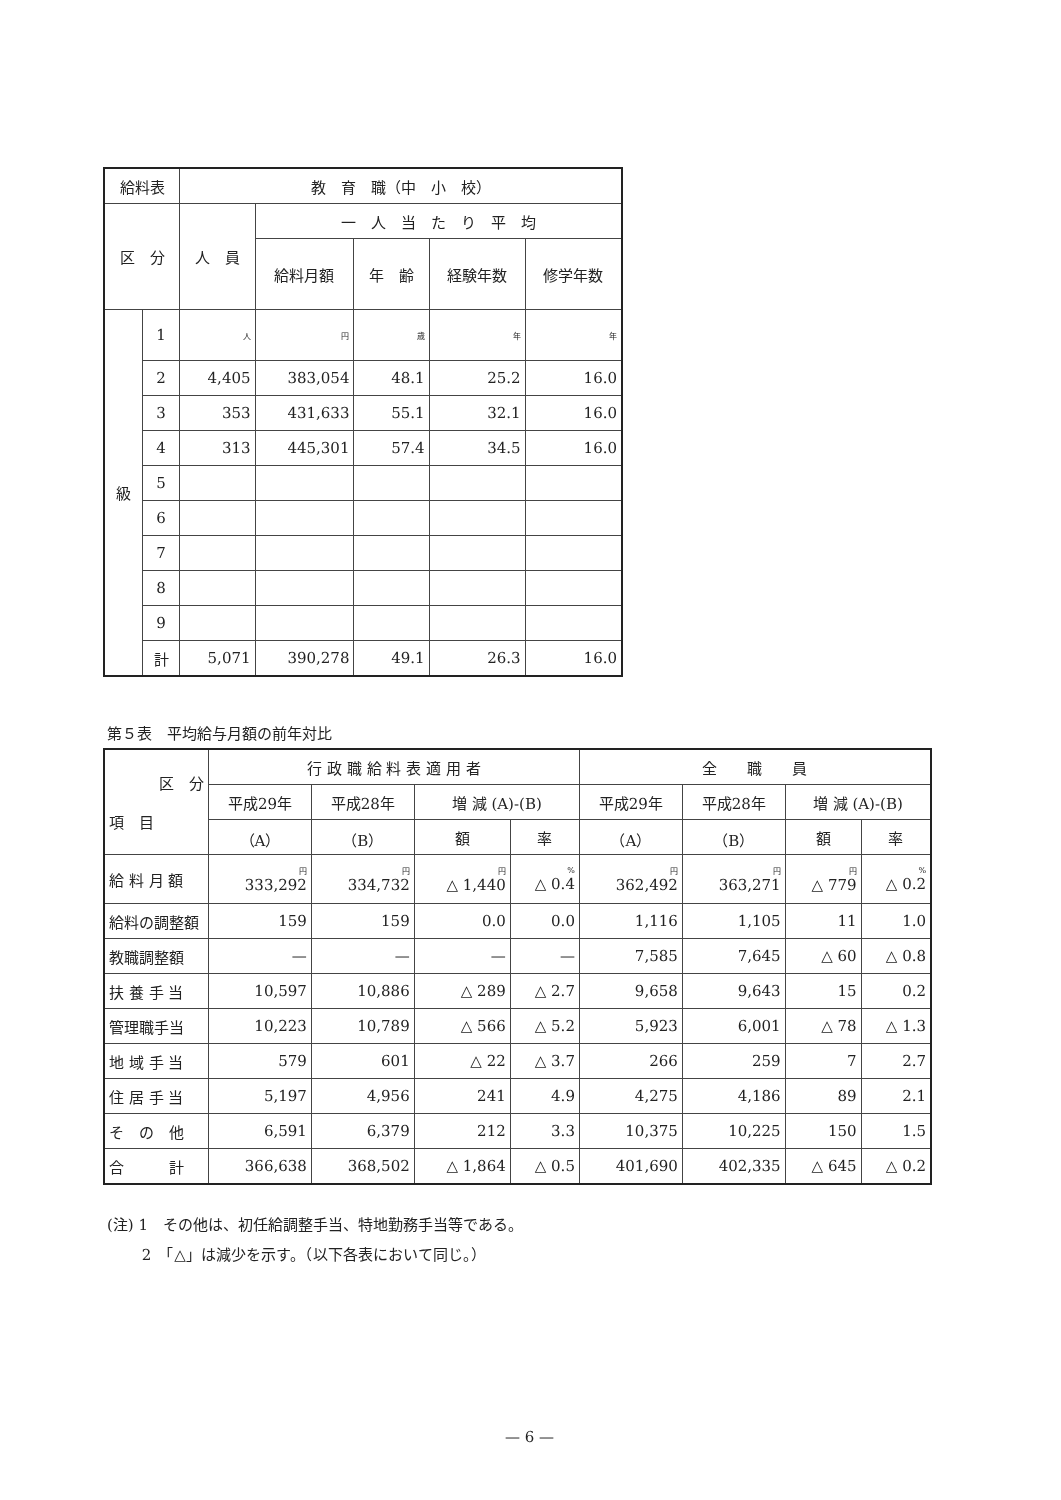| 給料表 | | 教 育 職（中 小 校） | | | | |
| --- | --- | --- | --- | --- | --- | --- |
| 区 分 | | 人 員 | 一 人 当 た り 平 均 | | | |
| | | | 給料月額 | 年 齢 | 経験年数 | 修学年数 |
| 級 | 1 | 人 | 円 | 歳 | 年 | 年 |
| | 2 | 4,405 | 383,054 | 48.1 | 25.2 | 16.0 |
| | 3 | 353 | 431,633 | 55.1 | 32.1 | 16.0 |
| | 4 | 313 | 445,301 | 57.4 | 34.5 | 16.0 |
| | 5 | | | | | |
| | 6 | | | | | |
| | 7 | | | | | |
| | 8 | | | | | |
| | 9 | | | | | |
| | 計 | 5,071 | 390,278 | 49.1 | 26.3 | 16.0 |
第５表　平均給与月額の前年対比
| 区 分 項 目 | 行 政 職 給 料 表 適 用 者 | | | | 全 職 員 | | | |
| --- | --- | --- | --- | --- | --- | --- | --- | --- |
| | 平成29年 | 平成28年 | 増 減 (A)-(B) | | 平成29年 | 平成28年 | 増 減 (A)-(B) | |
| | （A） | （B） | 額 | 率 | （A） | （B） | 額 | 率 |
| 給 料 月 額 | 円 333,292 | 円 334,732 | 円 △ 1,440 | % △ 0.4 | 円 362,492 | 円 363,271 | 円 △ 779 | % △ 0.2 |
| 給料の調整額 | 159 | 159 | 0.0 | 0.0 | 1,116 | 1,105 | 11 | 1.0 |
| 教職調整額 | — | — | — | — | 7,585 | 7,645 | △ 60 | △ 0.8 |
| 扶 養 手 当 | 10,597 | 10,886 | △ 289 | △ 2.7 | 9,658 | 9,643 | 15 | 0.2 |
| 管理職手当 | 10,223 | 10,789 | △ 566 | △ 5.2 | 5,923 | 6,001 | △ 78 | △ 1.3 |
| 地 域 手 当 | 579 | 601 | △ 22 | △ 3.7 | 266 | 259 | 7 | 2.7 |
| 住 居 手 当 | 5,197 | 4,956 | 241 | 4.9 | 4,275 | 4,186 | 89 | 2.1 |
| そ の 他 | 6,591 | 6,379 | 212 | 3.3 | 10,375 | 10,225 | 150 | 1.5 |
| 合 計 | 366,638 | 368,502 | △ 1,864 | △ 0.5 | 401,690 | 402,335 | △ 645 | △ 0.2 |
(注) 1　その他は、初任給調整手当、特地勤務手当等である。
　　 2　「△」は減少を示す。（以下各表において同じ。）
— 6 —